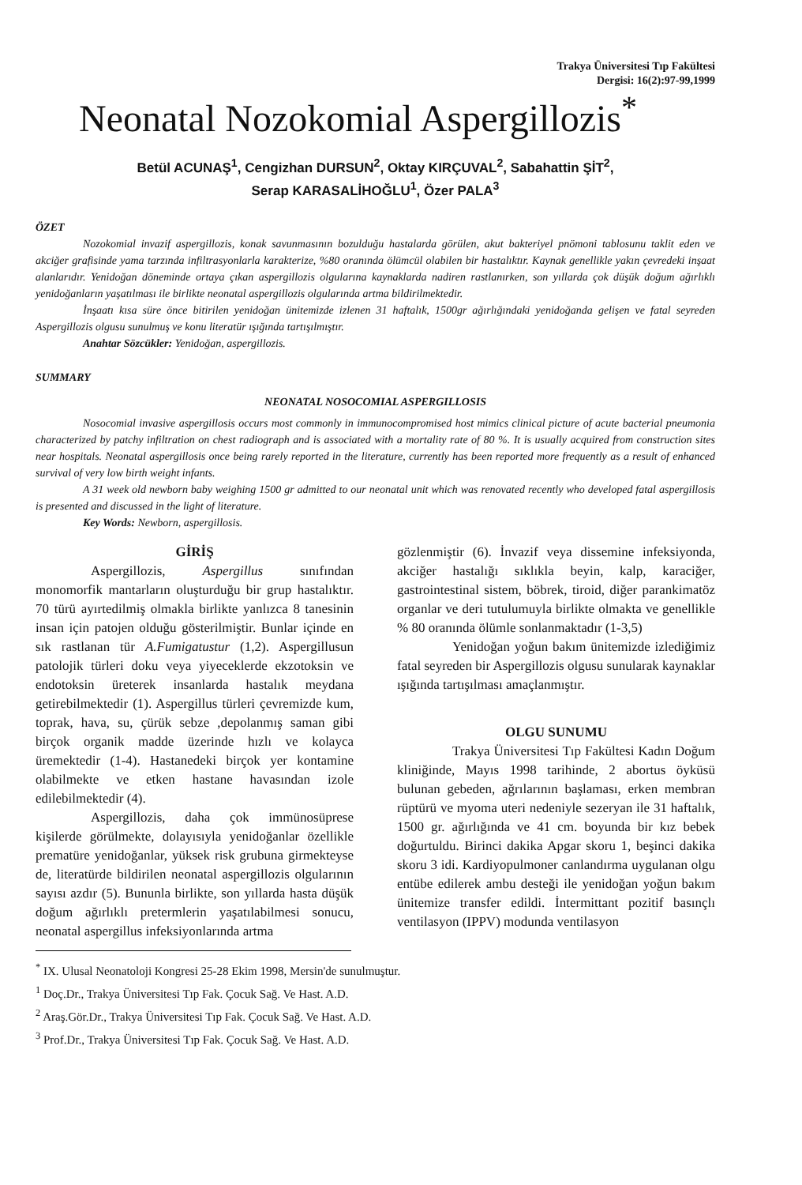Trakya Üniversitesi Tıp Fakültesi
Dergisi: 16(2):97-99,1999
Neonatal Nozokomial Aspergillozis<sup>*</sup>
Betül ACUNAŞ<sup>1</sup>, Cengizhan DURSUN<sup>2</sup>, Oktay KIRÇUVAL<sup>2</sup>, Sabahattin ŞİT<sup>2</sup>,
Serap KARASALİHOĞLU<sup>1</sup>, Özer PALA<sup>3</sup>
ÖZET
Nozokomial invazif aspergillozis, konak savunmasının bozulduğu hastalarda görülen, akut bakteriyel pnömoni tablosunu taklit eden ve akciğer grafisinde yama tarzında infiltrasyonlarla karakterize, %80 oranında ölümcül olabilen bir hastalıktır. Kaynak genellikle yakın çevredeki inşaat alanlarıdır. Yenidoğan döneminde ortaya çıkan aspergillozis olgularına kaynaklarda nadiren rastlanırken, son yıllarda çok düşük doğum ağırlıklı yenidoğanların yaşatılması ile birlikte neonatal aspergillozis olgularında artma bildirilmektedir.
İnşaatı kısa süre önce bitirilen yenidoğan ünitemizde izlenen 31 haftalık, 1500gr ağırlığındaki yenidoğanda gelişen ve fatal seyreden Aspergillozis olgusu sunulmuş ve konu literatür ışığında tartışılmıştır.
Anahtar Sözcükler: Yenidoğan, aspergillozis.
SUMMARY
NEONATAL NOSOCOMIAL ASPERGILLOSIS
Nosocomial invasive aspergillosis occurs most commonly in immunocompromised host mimics clinical picture of acute bacterial pneumonia characterized by patchy infiltration on chest radiograph and is associated with a mortality rate of 80 %. It is usually acquired from construction sites near hospitals. Neonatal aspergillosis once being rarely reported in the literature, currently has been reported more frequently as a result of enhanced survival of very low birth weight infants.
A 31 week old newborn baby weighing 1500 gr admitted to our neonatal unit which was renovated recently who developed fatal aspergillosis is presented and discussed in the light of literature.
Key Words: Newborn, aspergillosis.
GİRİŞ
Aspergillozis, Aspergillus sınıfından monomorfik mantarların oluşturduğu bir grup hastalıktır. 70 türü ayırtedilmiş olmakla birlikte yanlızca 8 tanesinin insan için patojen olduğu gösterilmiştir. Bunlar içinde en sık rastlanan tür A.Fumigatustur (1,2). Aspergillusun patolojik türleri doku veya yiyeceklerde ekzotoksin ve endotoksin üreterek insanlarda hastalık meydana getirebilmektedir (1). Aspergillus türleri çevremizde kum, toprak, hava, su, çürük sebze ,depolanmış saman gibi birçok organik madde üzerinde hızlı ve kolayca üremektedir (1-4). Hastanedeki birçok yer kontamine olabilmekte ve etken hastane havasından izole edilebilmektedir (4).
Aspergillozis, daha çok immünosüprese kişilerde görülmekte, dolayısıyla yenidoğanlar özellikle prematüre yenidoğanlar, yüksek risk grubuna girmekteyse de, literatürde bildirilen neonatal aspergillozis olgularının sayısı azdır (5). Bununla birlikte, son yıllarda hasta düşük doğum ağırlıklı pretermlerin yaşatılabilmesi sonucu, neonatal aspergillus infeksiyonlarında artma
gözlenmiştir (6). İnvazif veya dissemine infeksiyonda, akciğer hastalığı sıklıkla beyin, kalp, karaciğer, gastrointestinal sistem, böbrek, tiroid, diğer parankimatöz organlar ve deri tutulumuyla birlikte olmakta ve genellikle % 80 oranında ölümle sonlanmaktadır (1-3,5)
Yenidoğan yoğun bakım ünitemizde izlediğimiz fatal seyreden bir Aspergillozis olgusu sunularak kaynaklar ışığında tartışılması amaçlanmıştır.
OLGU SUNUMU
Trakya Üniversitesi Tıp Fakültesi Kadın Doğum kliniğinde, Mayıs 1998 tarihinde, 2 abortus öyküsü bulunan gebeden, ağrılarının başlaması, erken membran rüptürü ve myoma uteri nedeniyle sezeryan ile 31 haftalık, 1500 gr. ağırlığında ve 41 cm. boyunda bir kız bebek doğurtuldu. Birinci dakika Apgar skoru 1, beşinci dakika skoru 3 idi. Kardiyopulmoner canlandırma uygulanan olgu entübe edilerek ambu desteği ile yenidoğan yoğun bakım ünitemize transfer edildi. İntermittant pozitif basınçlı ventilasyon (IPPV) modunda ventilasyon
<sup>*</sup> IX. Ulusal Neonatoloji Kongresi 25-28 Ekim 1998, Mersin'de sunulmuştur.
<sup>1</sup> Doç.Dr., Trakya Üniversitesi Tıp Fak. Çocuk Sağ. Ve Hast. A.D.
<sup>2</sup> Araş.Gör.Dr., Trakya Üniversitesi Tıp Fak. Çocuk Sağ. Ve Hast. A.D.
<sup>3</sup> Prof.Dr., Trakya Üniversitesi Tıp Fak. Çocuk Sağ. Ve Hast. A.D.